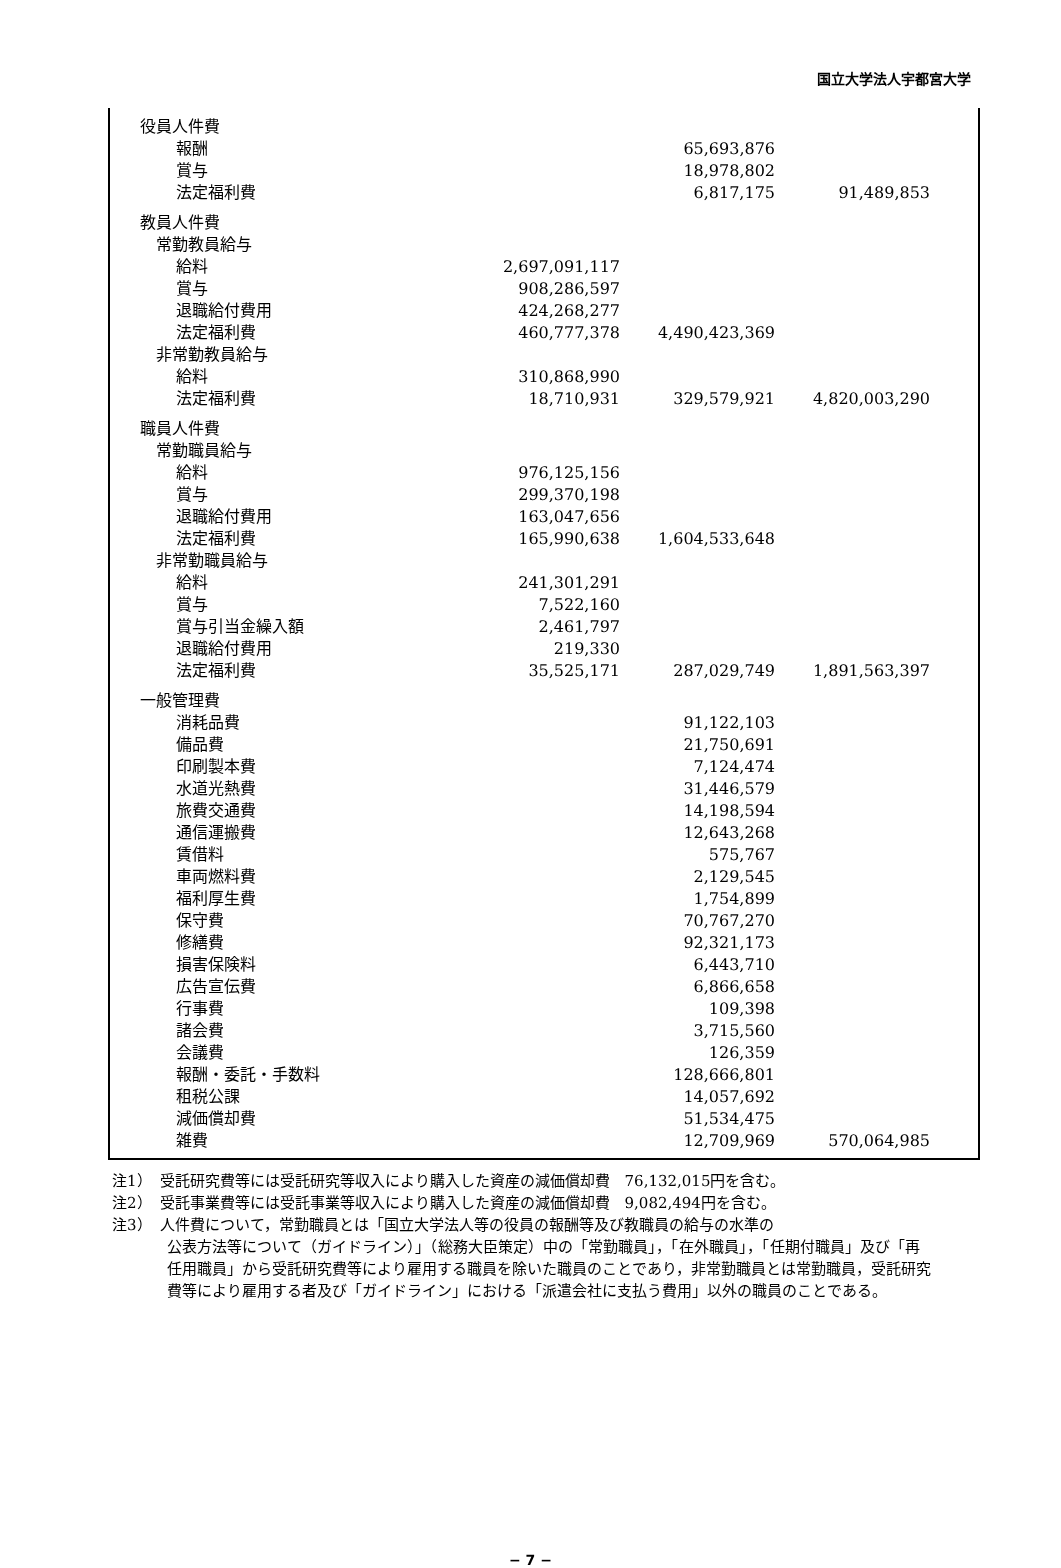国立大学法人宇都宮大学
| | 役員人件費 | | | | |
| | | 報酬 | | 65,693,876 | |
| | | 賞与 | | 18,978,802 | |
| | | 法定福利費 | | 6,817,175 | 91,489,853 |
| | 教員人件費 | | | | |
| | 常勤教員給与 | | | | |
| | | 給料 | 2,697,091,117 | | |
| | | 賞与 | 908,286,597 | | |
| | | 退職給付費用 | 424,268,277 | | |
| | | 法定福利費 | 460,777,378 | 4,490,423,369 | |
| | 非常勤教員給与 | | | | |
| | | 給料 | 310,868,990 | | |
| | | 法定福利費 | 18,710,931 | 329,579,921 | 4,820,003,290 |
| | 職員人件費 | | | | |
| | 常勤職員給与 | | | | |
| | | 給料 | 976,125,156 | | |
| | | 賞与 | 299,370,198 | | |
| | | 退職給付費用 | 163,047,656 | | |
| | | 法定福利費 | 165,990,638 | 1,604,533,648 | |
| | 非常勤職員給与 | | | | |
| | | 給料 | 241,301,291 | | |
| | | 賞与 | 7,522,160 | | |
| | | 賞与引当金繰入額 | 2,461,797 | | |
| | | 退職給付費用 | 219,330 | | |
| | | 法定福利費 | 35,525,171 | 287,029,749 | 1,891,563,397 |
| | 一般管理費 | | | | |
| | | 消耗品費 | | 91,122,103 | |
| | | 備品費 | | 21,750,691 | |
| | | 印刷製本費 | | 7,124,474 | |
| | | 水道光熱費 | | 31,446,579 | |
| | | 旅費交通費 | | 14,198,594 | |
| | | 通信運搬費 | | 12,643,268 | |
| | | 賃借料 | | 575,767 | |
| | | 車両燃料費 | | 2,129,545 | |
| | | 福利厚生費 | | 1,754,899 | |
| | | 保守費 | | 70,767,270 | |
| | | 修繕費 | | 92,321,173 | |
| | | 損害保険料 | | 6,443,710 | |
| | | 広告宣伝費 | | 6,866,658 | |
| | | 行事費 | | 109,398 | |
| | | 諸会費 | | 3,715,560 | |
| | | 会議費 | | 126,359 | |
| | | 報酬・委託・手数料 | | 128,666,801 | |
| | | 租税公課 | | 14,057,692 | |
| | | 減価償却費 | | 51,534,475 | |
| | | 雑費 | | 12,709,969 | 570,064,985 |
注1）　受託研究費等には受託研究等収入により購入した資産の減価償却費　76,132,015円を含む。
注2）　受託事業費等には受託事業等収入により購入した資産の減価償却費　9,082,494円を含む。
注3）　人件費について，常勤職員とは「国立大学法人等の役員の報酬等及び教職員の給与の水準の
公表方法等について（ガイドライン）」（総務大臣策定）中の「常勤職員」，「在外職員」，「任期付職員」及び「再任用職員」から受託研究費等により雇用する職員を除いた職員のことであり，非常勤職員とは常勤職員，受託研究費等により雇用する者及び「ガイドライン」における「派遣会社に支払う費用」以外の職員のことである。
− 7 −